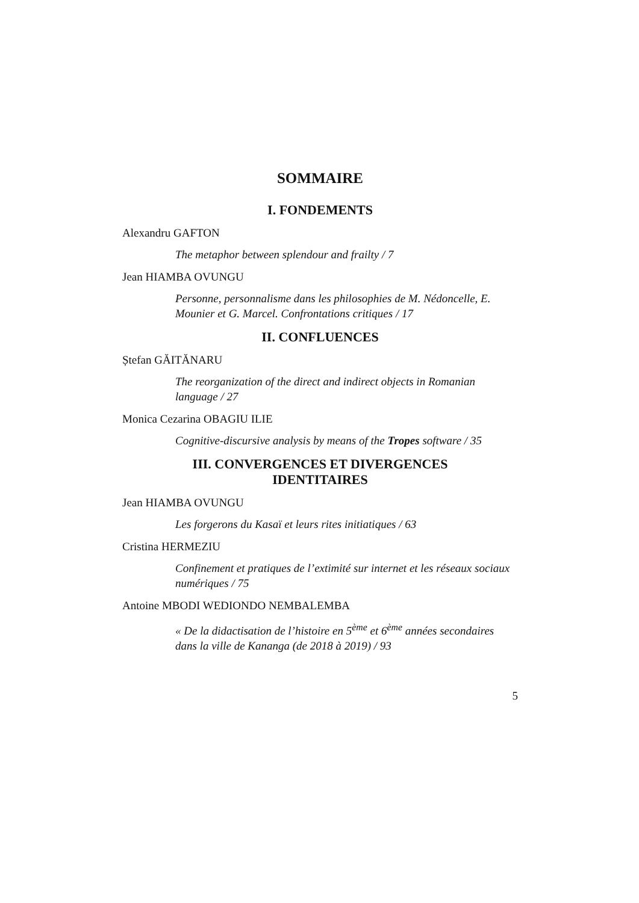SOMMAIRE
I. FONDEMENTS
Alexandru GAFTON
The metaphor between splendour and frailty / 7
Jean HIAMBA OVUNGU
Personne, personnalisme dans les philosophies de M. Nédoncelle, E. Mounier et G. Marcel. Confrontations critiques / 17
II. CONFLUENCES
Ștefan GĂITĂNARU
The reorganization of the direct and indirect objects in Romanian language / 27
Monica Cezarina OBAGIU ILIE
Cognitive-discursive analysis by means of the Tropes software / 35
III. CONVERGENCES ET DIVERGENCES
IDENTITAIRES
Jean HIAMBA OVUNGU
Les forgerons du Kasaï et leurs rites initiatiques / 63
Cristina HERMEZIU
Confinement et pratiques de l’extimité sur internet et les réseaux sociaux numériques / 75
Antoine MBODI WEDIONDO NEMBALEMBA
« De la didactisation de l’histoire en 5<sup>ème</sup> et 6<sup>ème</sup> années secondaires dans la ville de Kananga (de 2018 à 2019) / 93
5